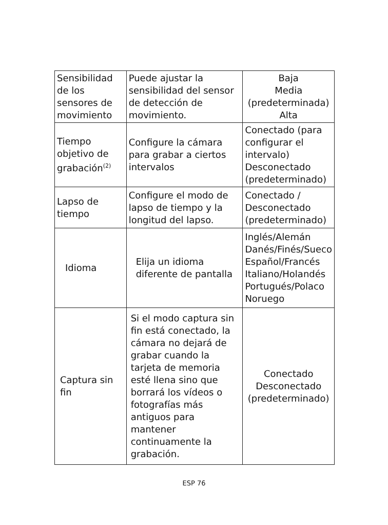| Sensibilidad de los sensores de movimiento | Puede ajustar la sensibilidad del sensor de detección de movimiento. | Baja Media (predeterminada) Alta |
| Tiempo objetivo de grabación<sup>(2)</sup> | Configure la cámara para grabar a ciertos intervalos | Conectado (para configurar el intervalo) Desconectado (predeterminado) |
| Lapso de tiempo | Configure el modo de lapso de tiempo y la longitud del lapso. | Conectado / Desconectado (predeterminado) |
| Idioma | Elija un idioma diferente de pantalla | Inglés/Alemán Danés/Finés/Sueco Español/Francés Italiano/Holandés Portugués/Polaco Noruego |
| Captura sin fin | Si el modo captura sin fin está conectado, la cámara no dejará de grabar cuando la tarjeta de memoria esté llena sino que borrará los vídeos o fotografías más antiguos para mantener continuamente la grabación. | Conectado Desconectado (predeterminado) |
ESP 76